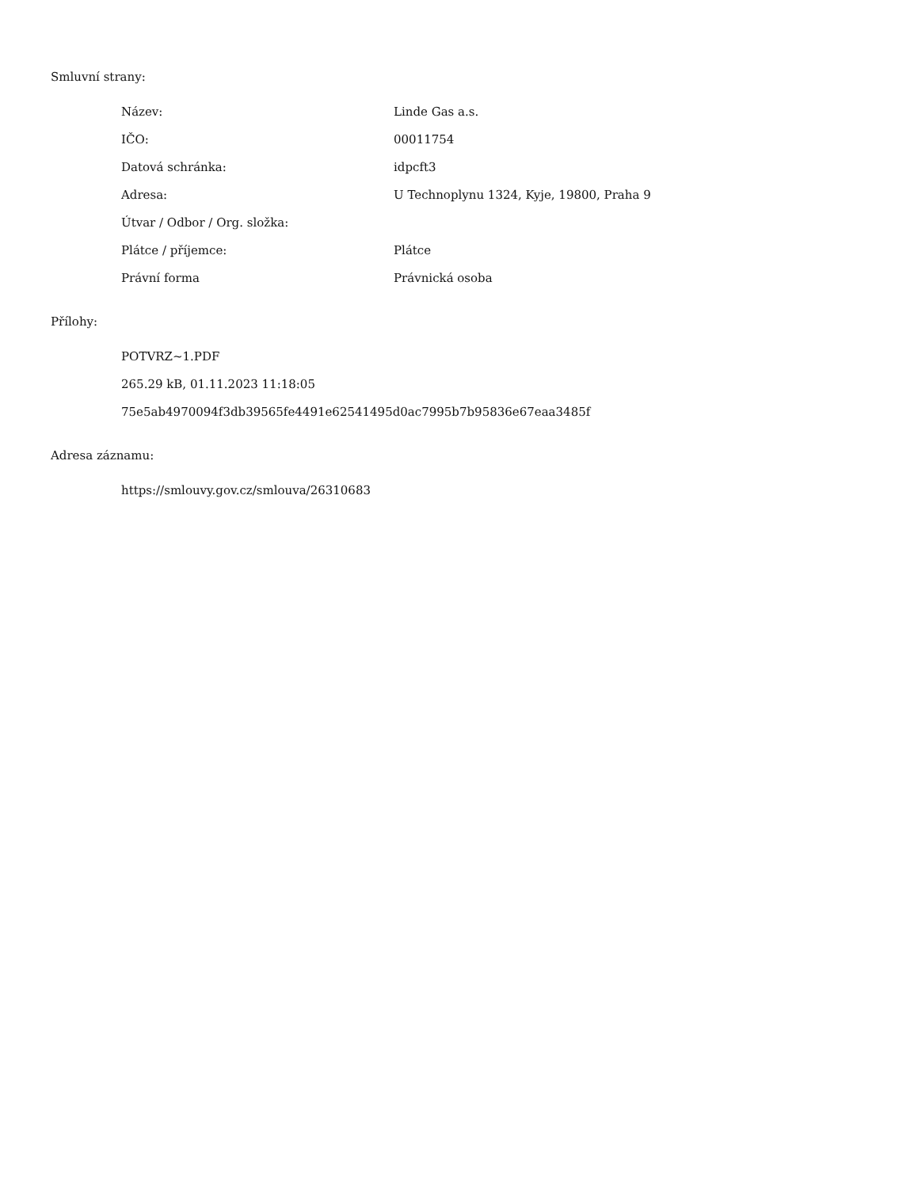Smluvní strany:
| Název: | Linde Gas a.s. |
| IČO: | 00011754 |
| Datová schránka: | idpcft3 |
| Adresa: | U Technoplynu 1324, Kyje, 19800, Praha 9 |
| Útvar / Odbor / Org. složka: | |
| Plátce / příjemce: | Plátce |
| Právní forma | Právnická osoba |
Přílohy:
POTVRZ~1.PDF
265.29 kB, 01.11.2023 11:18:05
75e5ab4970094f3db39565fe4491e62541495d0ac7995b7b95836e67eaa3485f
Adresa záznamu:
https://smlouvy.gov.cz/smlouva/26310683